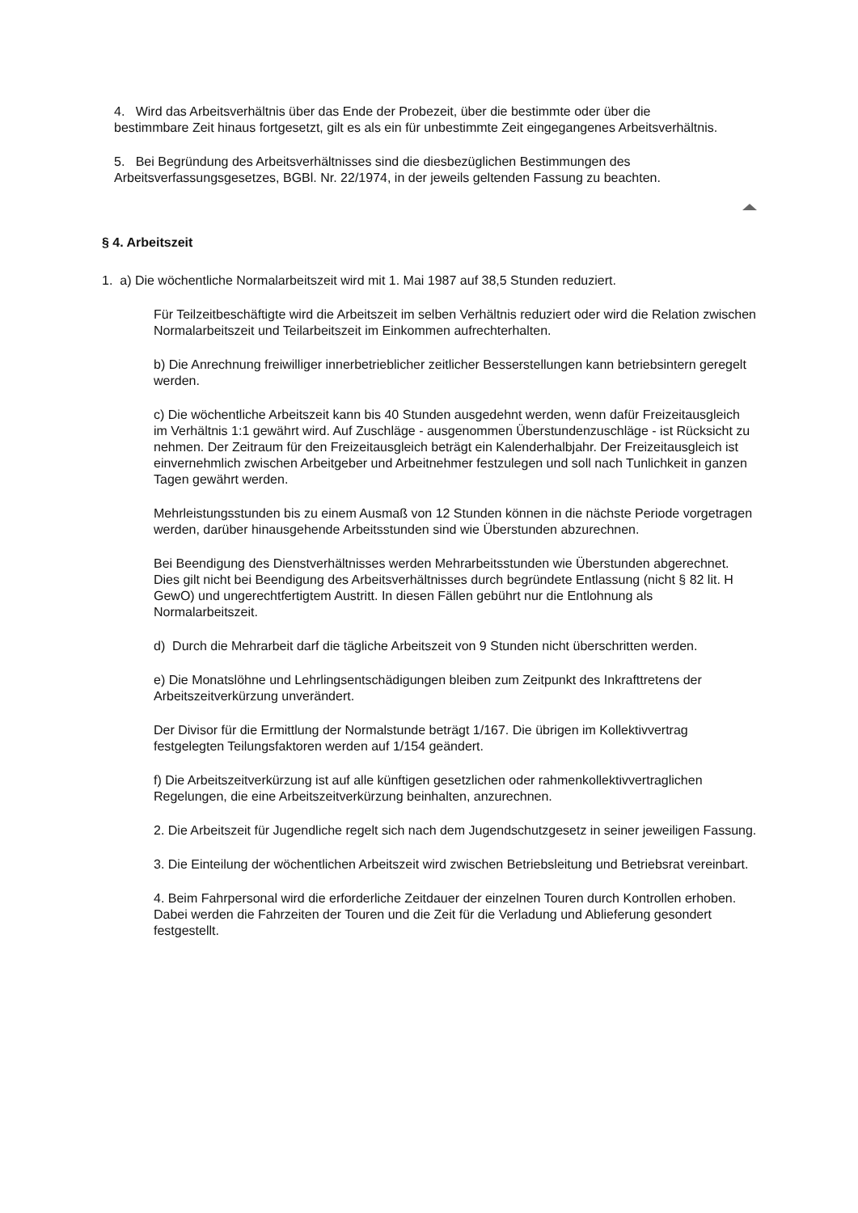4. Wird das Arbeitsverhältnis über das Ende der Probezeit, über die bestimmte oder über die bestimmbare Zeit hinaus fortgesetzt, gilt es als ein für unbestimmte Zeit eingegangenes Arbeitsverhältnis.
5. Bei Begründung des Arbeitsverhältnisses sind die diesbezüglichen Bestimmungen des Arbeitsverfassungsgesetzes, BGBl. Nr. 22/1974, in der jeweils geltenden Fassung zu beachten.
§ 4. Arbeitszeit
1. a) Die wöchentliche Normalarbeitszeit wird mit 1. Mai 1987 auf 38,5 Stunden reduziert.
Für Teilzeitbeschäftigte wird die Arbeitszeit im selben Verhältnis reduziert oder wird die Relation zwischen Normalarbeitszeit und Teilarbeitszeit im Einkommen aufrechterhalten.
b) Die Anrechnung freiwilliger innerbetrieblicher zeitlicher Besserstellungen kann betriebsintern geregelt werden.
c) Die wöchentliche Arbeitszeit kann bis 40 Stunden ausgedehnt werden, wenn dafür Freizeitausgleich im Verhältnis 1:1 gewährt wird. Auf Zuschläge - ausgenommen Überstundenzuschläge - ist Rücksicht zu nehmen. Der Zeitraum für den Freizeitausgleich beträgt ein Kalenderhalbjahr. Der Freizeitausgleich ist einvernehmlich zwischen Arbeitgeber und Arbeitnehmer festzulegen und soll nach Tunlichkeit in ganzen Tagen gewährt werden.
Mehrleistungsstunden bis zu einem Ausmaß von 12 Stunden können in die nächste Periode vorgetragen werden, darüber hinausgehende Arbeitsstunden sind wie Überstunden abzurechnen.
Bei Beendigung des Dienstverhältnisses werden Mehrarbeitsstunden wie Überstunden abgerechnet. Dies gilt nicht bei Beendigung des Arbeitsverhältnisses durch begründete Entlassung (nicht § 82 lit. H GewO) und ungerechtfertigtem Austritt. In diesen Fällen gebührt nur die Entlohnung als Normalarbeitszeit.
d) Durch die Mehrarbeit darf die tägliche Arbeitszeit von 9 Stunden nicht überschritten werden.
e) Die Monatslöhne und Lehrlingsentschädigungen bleiben zum Zeitpunkt des Inkrafttretens der Arbeitszeitverkürzung unverändert.
Der Divisor für die Ermittlung der Normalstunde beträgt 1/167. Die übrigen im Kollektivvertrag festgelegten Teilungsfaktoren werden auf 1/154 geändert.
f) Die Arbeitszeitverkürzung ist auf alle künftigen gesetzlichen oder rahmenkollektivvertraglichen Regelungen, die eine Arbeitszeitverkürzung beinhalten, anzurechnen.
2. Die Arbeitszeit für Jugendliche regelt sich nach dem Jugendschutzgesetz in seiner jeweiligen Fassung.
3. Die Einteilung der wöchentlichen Arbeitszeit wird zwischen Betriebsleitung und Betriebsrat vereinbart.
4. Beim Fahrpersonal wird die erforderliche Zeitdauer der einzelnen Touren durch Kontrollen erhoben. Dabei werden die Fahrzeiten der Touren und die Zeit für die Verladung und Ablieferung gesondert festgestellt.